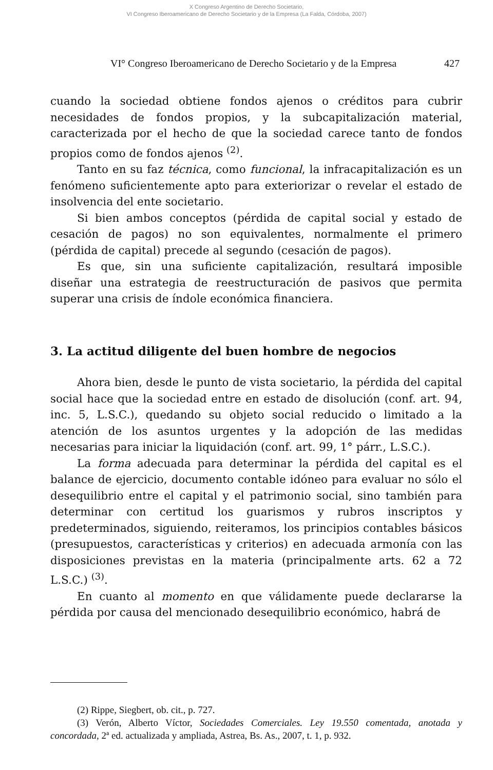X Congreso Argentino de Derecho Societario,
VI Congreso Iberoamericano de Derecho Societario y de la Empresa (La Falda, Córdoba, 2007)
VI° Congreso Iberoamericano de Derecho Societario y de la Empresa 427
cuando la sociedad obtiene fondos ajenos o créditos para cubrir necesidades de fondos propios, y la subcapitalización material, caracterizada por el hecho de que la sociedad carece tanto de fondos propios como de fondos ajenos <sup>(2)</sup>.
Tanto en su faz técnica, como funcional, la infracapitalización es un fenómeno suficientemente apto para exteriorizar o revelar el estado de insolvencia del ente societario.
Si bien ambos conceptos (pérdida de capital social y estado de cesación de pagos) no son equivalentes, normalmente el primero (pérdida de capital) precede al segundo (cesación de pagos).
Es que, sin una suficiente capitalización, resultará imposible diseñar una estrategia de reestructuración de pasivos que permita superar una crisis de índole económica financiera.
3. La actitud diligente del buen hombre de negocios
Ahora bien, desde le punto de vista societario, la pérdida del capital social hace que la sociedad entre en estado de disolución (conf. art. 94, inc. 5, L.S.C.), quedando su objeto social reducido o limitado a la atención de los asuntos urgentes y la adopción de las medidas necesarias para iniciar la liquidación (conf. art. 99, 1° párr., L.S.C.).
La forma adecuada para determinar la pérdida del capital es el balance de ejercicio, documento contable idóneo para evaluar no sólo el desequilibrio entre el capital y el patrimonio social, sino también para determinar con certitud los guarismos y rubros inscriptos y predeterminados, siguiendo, reiteramos, los principios contables básicos (presupuestos, características y criterios) en adecuada armonía con las disposiciones previstas en la materia (principalmente arts. 62 a 72 L.S.C.) <sup>(3)</sup>.
En cuanto al momento en que válidamente puede declararse la pérdida por causa del mencionado desequilibrio económico, habrá de
(2) Rippe, Siegbert, ob. cit., p. 727.
(3) Verón, Alberto Víctor, Sociedades Comerciales. Ley 19.550 comentada, anotada y concordada, 2ª ed. actualizada y ampliada, Astrea, Bs. As., 2007, t. 1, p. 932.